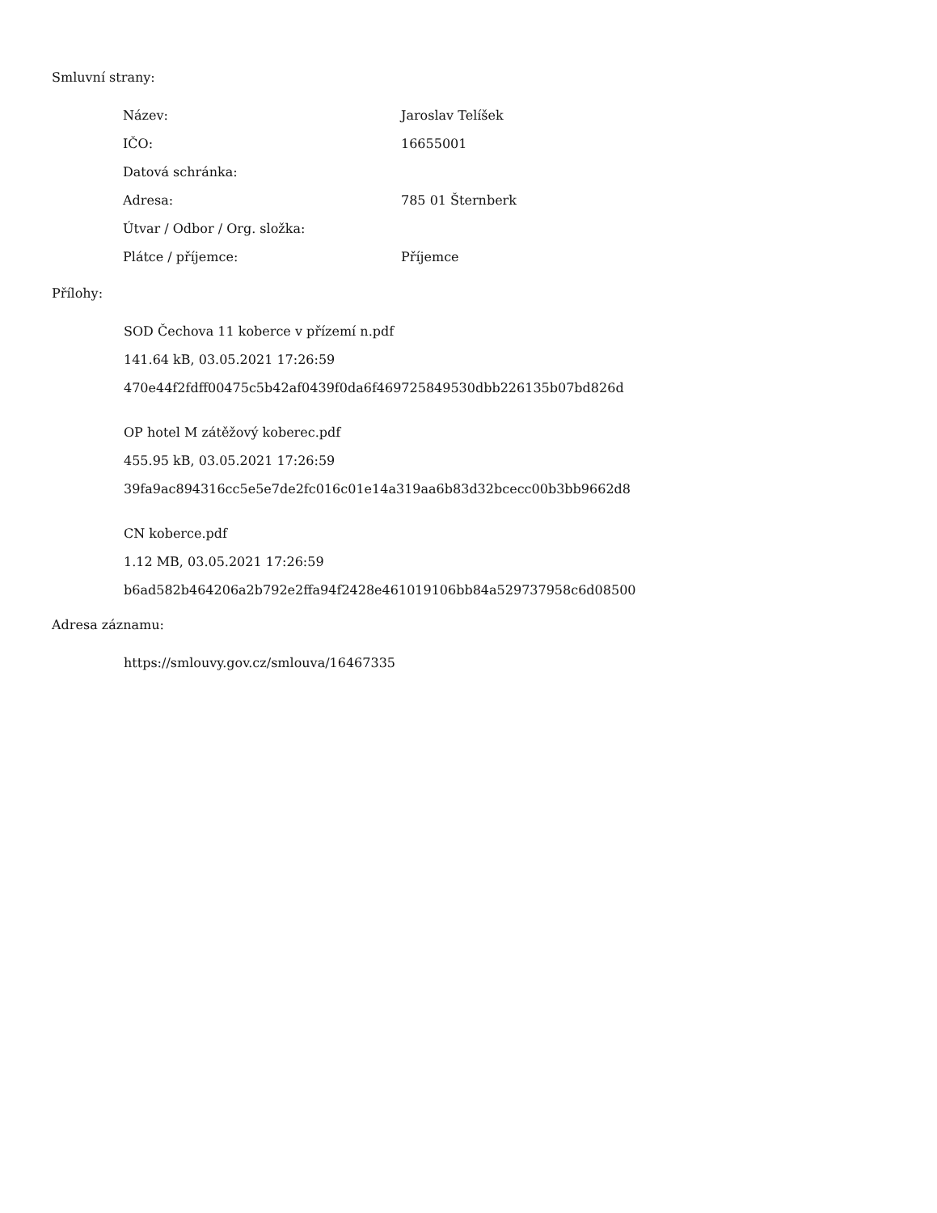Smluvní strany:
| Název: | Jaroslav Telíšek |
| IČO: | 16655001 |
| Datová schránka: | |
| Adresa: | 785 01 Šternberk |
| Útvar / Odbor / Org. složka: | |
| Plátce / příjemce: | Příjemce |
Přílohy:
SOD Čechova 11 koberce v přízemí n.pdf
141.64 kB, 03.05.2021 17:26:59
470e44f2fdff00475c5b42af0439f0da6f469725849530dbb226135b07bd826d
OP hotel M zátěžový koberec.pdf
455.95 kB, 03.05.2021 17:26:59
39fa9ac894316cc5e5e7de2fc016c01e14a319aa6b83d32bcecc00b3bb9662d8
CN koberce.pdf
1.12 MB, 03.05.2021 17:26:59
b6ad582b464206a2b792e2ffa94f2428e461019106bb84a529737958c6d08500
Adresa záznamu:
https://smlouvy.gov.cz/smlouva/16467335